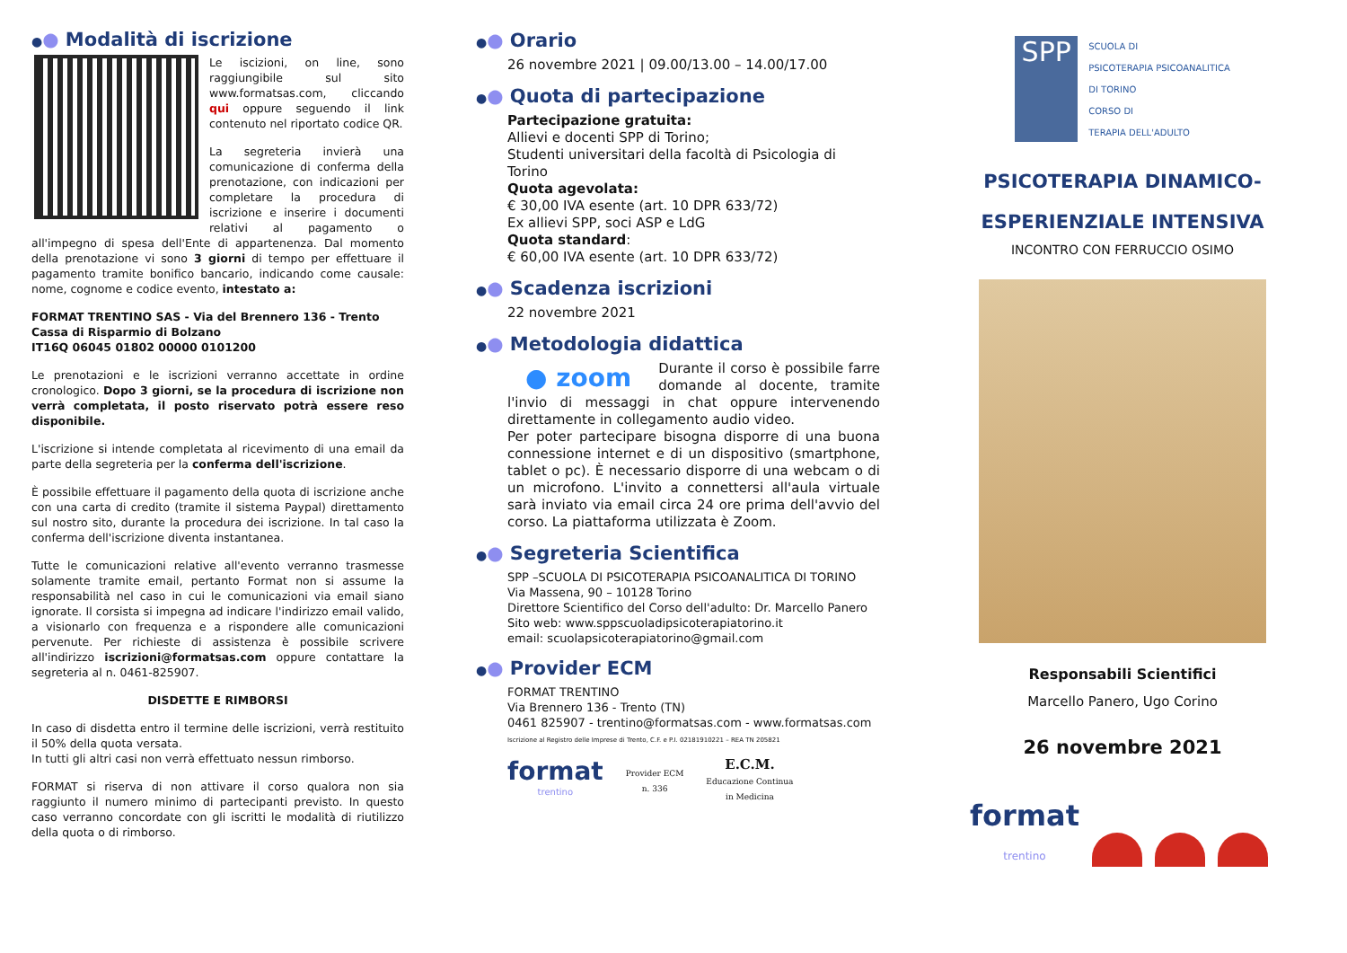●● Modalità di iscrizione
Le iscizioni, on line, sono raggiungibile sul sito www.formatsas.com, cliccando qui oppure seguendo il link contenuto nel riportato codice QR.
La segreteria invierà una comunicazione di conferma della prenotazione, con indicazioni per completare la procedura di iscrizione e inserire i documenti relativi al pagamento o all'impegno di spesa dell'Ente di appartenenza. Dal momento della prenotazione vi sono 3 giorni di tempo per effettuare il pagamento tramite bonifico bancario, indicando come causale: nome, cognome e codice evento, intestato a:
FORMAT TRENTINO SAS - Via del Brennero 136 - Trento
Cassa di Risparmio di Bolzano
IT16Q 06045 01802 00000 0101200
Le prenotazioni e le iscrizioni verranno accettate in ordine cronologico. Dopo 3 giorni, se la procedura di iscrizione non verrà completata, il posto riservato potrà essere reso disponibile.
L'iscrizione si intende completata al ricevimento di una email da parte della segreteria per la conferma dell'iscrizione.
È possibile effettuare il pagamento della quota di iscrizione anche con una carta di credito (tramite il sistema Paypal) direttamento sul nostro sito, durante la procedura dei iscrizione. In tal caso la conferma dell'iscrizione diventa instantanea.
Tutte le comunicazioni relative all'evento verranno trasmesse solamente tramite email, pertanto Format non si assume la responsabilità nel caso in cui le comunicazioni via email siano ignorate. Il corsista si impegna ad indicare l'indirizzo email valido, a visionarlo con frequenza e a rispondere alle comunicazioni pervenute. Per richieste di assistenza è possibile scrivere all'indirizzo iscrizioni@formatsas.com oppure contattare la segreteria al n. 0461-825907.
DISDETTE E RIMBORSI
In caso di disdetta entro il termine delle iscrizioni, verrà restituito il 50% della quota versata.
In tutti gli altri casi non verrà effettuato nessun rimborso.
FORMAT si riserva di non attivare il corso qualora non sia raggiunto il numero minimo di partecipanti previsto. In questo caso verranno concordate con gli iscritti le modalità di riutilizzo della quota o di rimborso.
●● Orario
26 novembre 2021 | 09.00/13.00 – 14.00/17.00
●● Quota di partecipazione
Partecipazione gratuita:
Allievi e docenti SPP di Torino;
Studenti universitari della facoltà di Psicologia di Torino
Quota agevolata:
€ 30,00 IVA esente (art. 10 DPR 633/72)
Ex allievi SPP, soci ASP e LdG
Quota standard:
€ 60,00 IVA esente (art. 10 DPR 633/72)
●● Scadenza iscrizioni
22 novembre 2021
●● Metodologia didattica
● zoom Durante il corso è possibile farre domande al docente, tramite l'invio di messaggi in chat oppure intervenendo direttamente in collegamento audio video.
Per poter partecipare bisogna disporre di una buona connessione internet e di un dispositivo (smartphone, tablet o pc). È necessario disporre di una webcam o di un microfono. L'invito a connettersi all'aula virtuale sarà inviato via email circa 24 ore prima dell'avvio del corso. La piattaforma utilizzata è Zoom.
●● Segreteria Scientifica
SPP –SCUOLA DI PSICOTERAPIA PSICOANALITICA DI TORINO
Via Massena, 90 – 10128 Torino
Direttore Scientifico del Corso dell'adulto: Dr. Marcello Panero
Sito web: www.sppscuoladipsicoterapiatorino.it
email: scuolapsicoterapiatorino@gmail.com
●● Provider ECM
FORMAT TRENTINO
Via Brennero 136 - Trento (TN)
0461 825907 - trentino@formatsas.com - www.formatsas.com
Iscrizione al Registro delle Imprese di Trento, C.F. e P.I. 02181910221 – REA TN 205821
format
trentino
Provider ECM
n. 336
E.C.M.
Educazione Continua
in Medicina
SPP
SCUOLA DI
PSICOTERAPIA PSICOANALITICA
DI TORINO
CORSO DI
TERAPIA DELL'ADULTO
PSICOTERAPIA DINAMICO-
ESPERIENZIALE INTENSIVA
INCONTRO CON FERRUCCIO OSIMO
Responsabili Scientifici
Marcello Panero, Ugo Corino
26 novembre 2021
format
trentino